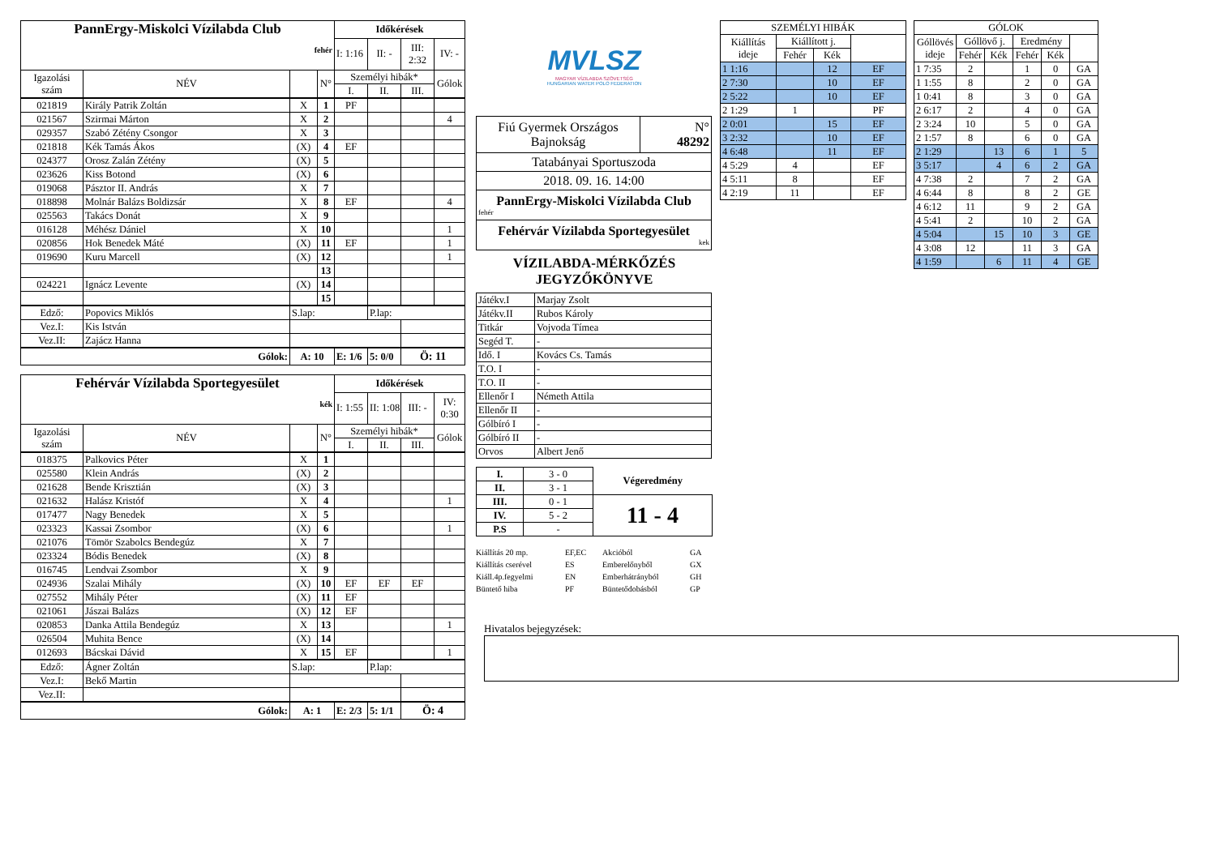| PannErgy-Miskolci Vízilabda Club fehér | | | | Időkérések | | | |
| | | | | I: 1:16 | II: - | III: 2:32 | IV: - |
| Igazolási szám | NÉV | | N° | Személyi hibák* | | | Gólok |
| | | | | I. | II. | III. | |
| 021819 | Király Patrik Zoltán | X | 1 | PF | | | |
| 021567 | Szirmai Márton | X | 2 | | | | 4 |
| 029357 | Szabó Zétény Csongor | X | 3 | | | | |
| 021818 | Kék Tamás Ákos | (X) | 4 | EF | | | |
| 024377 | Orosz Zalán Zétény | (X) | 5 | | | | |
| 023626 | Kiss Botond | (X) | 6 | | | | |
| 019068 | Pásztor II. András | X | 7 | | | | |
| 018898 | Molnár Balázs Boldizsár | X | 8 | EF | | | 4 |
| 025563 | Takács Donát | X | 9 | | | | |
| 016128 | Méhész Dániel | X | 10 | | | | 1 |
| 020856 | Hok Benedek Máté | (X) | 11 | EF | | | 1 |
| 019690 | Kuru Marcell | (X) | 12 | | | | 1 |
| | | | 13 | | | | |
| 024221 | Ignácz Levente | (X) | 14 | | | | |
| | | | 15 | | | | |
| Edző: | Popovics Miklós | S.lap: | | | P.lap: | | |
| Vez.I: | Kis István | | | | | | |
| Vez.II: | Zajácz Hanna | | | | | | |
| Gólok: | | A: 10 | | E: 1/6 | 5: 0/0 | Ö: 11 | |
| Fehérvár Vízilabda Sportegyesület kék | | | | Időkérések | | | |
| | | | | I: 1:55 | II: 1:08 | III: - | IV: 0:30 |
| Igazolási szám | NÉV | | N° | Személyi hibák* | | | Gólok |
| | | | | I. | II. | III. | |
| 018375 | Palkovics Péter | X | 1 | | | | |
| 025580 | Klein András | (X) | 2 | | | | |
| 021628 | Bende Krisztián | (X) | 3 | | | | |
| 021632 | Halász Kristóf | X | 4 | | | | 1 |
| 017477 | Nagy Benedek | X | 5 | | | | |
| 023323 | Kassai Zsombor | (X) | 6 | | | | 1 |
| 021076 | Tömör Szabolcs Bendegúz | X | 7 | | | | |
| 023324 | Bódis Benedek | (X) | 8 | | | | |
| 016745 | Lendvai Zsombor | X | 9 | | | | |
| 024936 | Szalai Mihály | (X) | 10 | EF | EF | EF | |
| 027552 | Mihály Péter | (X) | 11 | EF | | | |
| 021061 | Jászai Balázs | (X) | 12 | EF | | | |
| 020853 | Danka Attila Bendegúz | X | 13 | | | | 1 |
| 026504 | Muhita Bence | (X) | 14 | | | | |
| 012693 | Bácskai Dávid | X | 15 | EF | | | 1 |
| Edző: | Ágner Zoltán | S.lap: | | | P.lap: | | |
| Vez.I: | Bekő Martin | | | | | | |
| Vez.II: | | | | | | | |
| Gólok: | | A: 1 | | E: 2/3 | 5: 1/1 | Ö: 4 | |
MVLSZ
MAGYAR VÍZILABDA SZÖVETSÉG
HUNGARIAN WATER POLO FEDERATION
| Fiú Gyermek Országos Bajnokság | N° 48292 |
| Tatabányai Sportuszoda | |
| 2018. 09. 16. 14:00 | |
| PannErgy-Miskolci Vízilabda Club fehér | |
| Fehérvár Vízilabda Sportegyesület kek | |
VÍZILABDA-MÉRKŐZÉS
JEGYZŐKÖNYVE
| Játékv.I | Marjay Zsolt |
| Játékv.II | Rubos Károly |
| Titkár | Vojvoda Tímea |
| Segéd T. | - |
| Idő. I | Kovács Cs. Tamás |
| T.O. I | - |
| T.O. II | - |
| Ellenőr I | Németh Attila |
| Ellenőr II | - |
| Gólbíró I | - |
| Gólbíró II | - |
| Orvos | Albert Jenő |
| I. | 3 - 0 | Végeredmény |
| II. | 3 - 1 | |
| III. | 0 - 1 | 11 - 4 |
| IV. | 5 - 2 | |
| P.S | - | |
Kiállítás 20 mp. EF,EC Akcióból GA Kiállítás cserével ES Emberelőnyből GX Kiáll.4p.fegyelmi EN Emberhátrányból GH Büntető hiba PF Büntetődobásból GP
| SZEMÉLYI HIBÁK | | | |
| Kiállítás ideje | Kiállított j. | | |
| | Fehér | Kék | |
| 1 1:16 | | 12 | EF |
| 2 7:30 | | 10 | EF |
| 2 5:22 | | 10 | EF |
| 2 1:29 | 1 | | PF |
| 2 0:01 | | 15 | EF |
| 3 2:32 | | 10 | EF |
| 4 6:48 | | 11 | EF |
| 4 5:29 | 4 | | EF |
| 4 5:11 | 8 | | EF |
| 4 2:19 | 11 | | EF |
| GÓLOK | | | | | |
| Góllövés ideje | Góllövő j. | | Eredmény | | |
| | Fehér | Kék | Fehér | Kék | |
| 1 7:35 | 2 | | 1 | 0 | GA |
| 1 1:55 | 8 | | 2 | 0 | GA |
| 1 0:41 | 8 | | 3 | 0 | GA |
| 2 6:17 | 2 | | 4 | 0 | GA |
| 2 3:24 | 10 | | 5 | 0 | GA |
| 2 1:57 | 8 | | 6 | 0 | GA |
| 2 1:29 | | 13 | 6 | 1 | 5 |
| 3 5:17 | | 4 | 6 | 2 | GA |
| 4 7:38 | 2 | | 7 | 2 | GA |
| 4 6:44 | 8 | | 8 | 2 | GE |
| 4 6:12 | 11 | | 9 | 2 | GA |
| 4 5:41 | 2 | | 10 | 2 | GA |
| 4 5:04 | | 15 | 10 | 3 | GE |
| 4 3:08 | 12 | | 11 | 3 | GA |
| 4 1:59 | | 6 | 11 | 4 | GE |
Hivatalos bejegyzések: